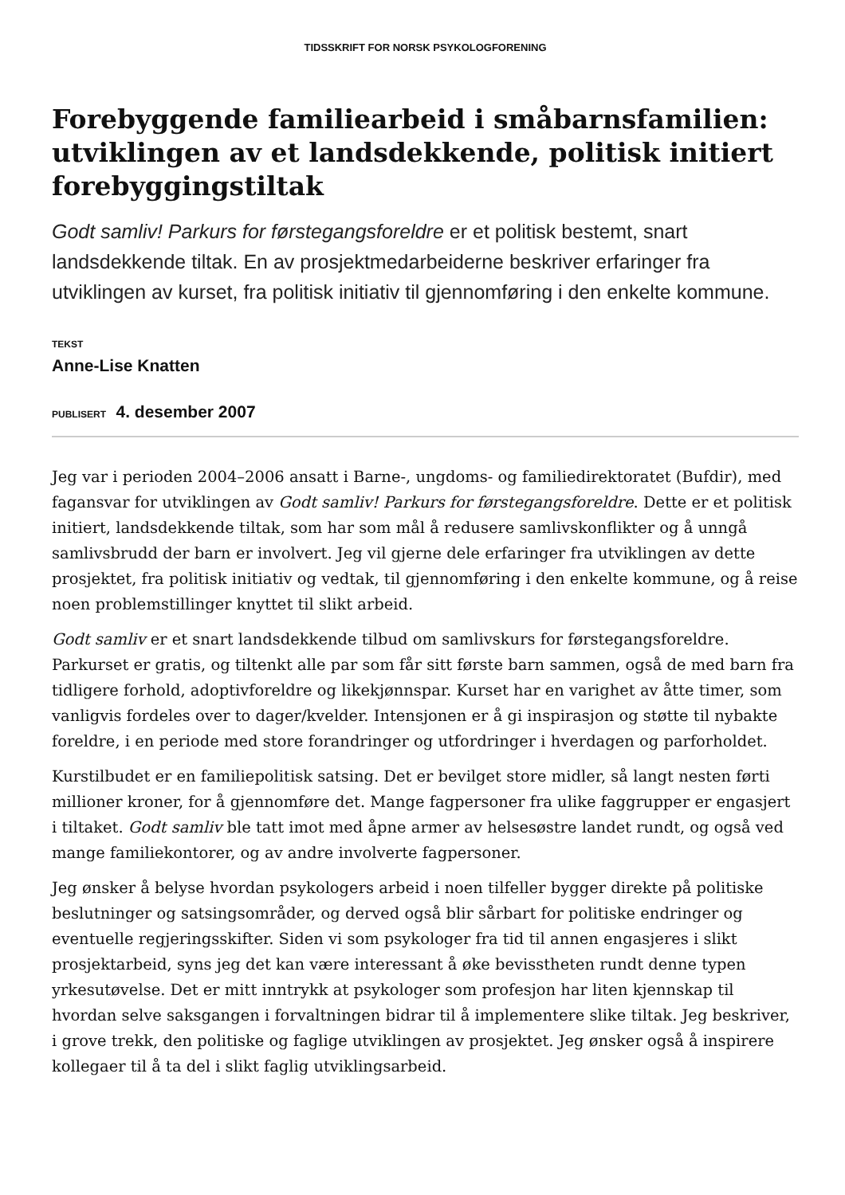TIDSSKRIFT FOR NORSK PSYKOLOGFORENING
Forebyggende familiearbeid i småbarnsfamilien: utviklingen av et landsdekkende, politisk initiert forebyggingstiltak
Godt samliv! Parkurs for førstegangsforeldre er et politisk bestemt, snart landsdekkende tiltak. En av prosjektmedarbeiderne beskriver erfaringer fra utviklingen av kurset, fra politisk initiativ til gjennomføring i den enkelte kommune.
TEKST
Anne-Lise Knatten
PUBLISERT 4. desember 2007
Jeg var i perioden 2004–2006 ansatt i Barne-, ungdoms- og familiedirektoratet (Bufdir), med fagansvar for utviklingen av Godt samliv! Parkurs for førstegangsforeldre. Dette er et politisk initiert, landsdekkende tiltak, som har som mål å redusere samlivskonflikter og å unngå samlivsbrudd der barn er involvert. Jeg vil gjerne dele erfaringer fra utviklingen av dette prosjektet, fra politisk initiativ og vedtak, til gjennomføring i den enkelte kommune, og å reise noen problemstillinger knyttet til slikt arbeid.
Godt samliv er et snart landsdekkende tilbud om samlivskurs for førstegangsforeldre. Parkurset er gratis, og tiltenkt alle par som får sitt første barn sammen, også de med barn fra tidligere forhold, adoptivforeldre og likekjønnspar. Kurset har en varighet av åtte timer, som vanligvis fordeles over to dager/kvelder. Intensjonen er å gi inspirasjon og støtte til nybakte foreldre, i en periode med store forandringer og utfordringer i hverdagen og parforholdet.
Kurstilbudet er en familiepolitisk satsing. Det er bevilget store midler, så langt nesten førti millioner kroner, for å gjennomføre det. Mange fagpersoner fra ulike faggrupper er engasjert i tiltaket. Godt samliv ble tatt imot med åpne armer av helsesøstre landet rundt, og også ved mange familiekontorer, og av andre involverte fagpersoner.
Jeg ønsker å belyse hvordan psykologers arbeid i noen tilfeller bygger direkte på politiske beslutninger og satsingsområder, og derved også blir sårbart for politiske endringer og eventuelle regjeringsskifter. Siden vi som psykologer fra tid til annen engasjeres i slikt prosjektarbeid, syns jeg det kan være interessant å øke bevisstheten rundt denne typen yrkesutøvelse. Det er mitt inntrykk at psykologer som profesjon har liten kjennskap til hvordan selve saksgangen i forvaltningen bidrar til å implementere slike tiltak. Jeg beskriver, i grove trekk, den politiske og faglige utviklingen av prosjektet. Jeg ønsker også å inspirere kollegaer til å ta del i slikt faglig utviklingsarbeid.